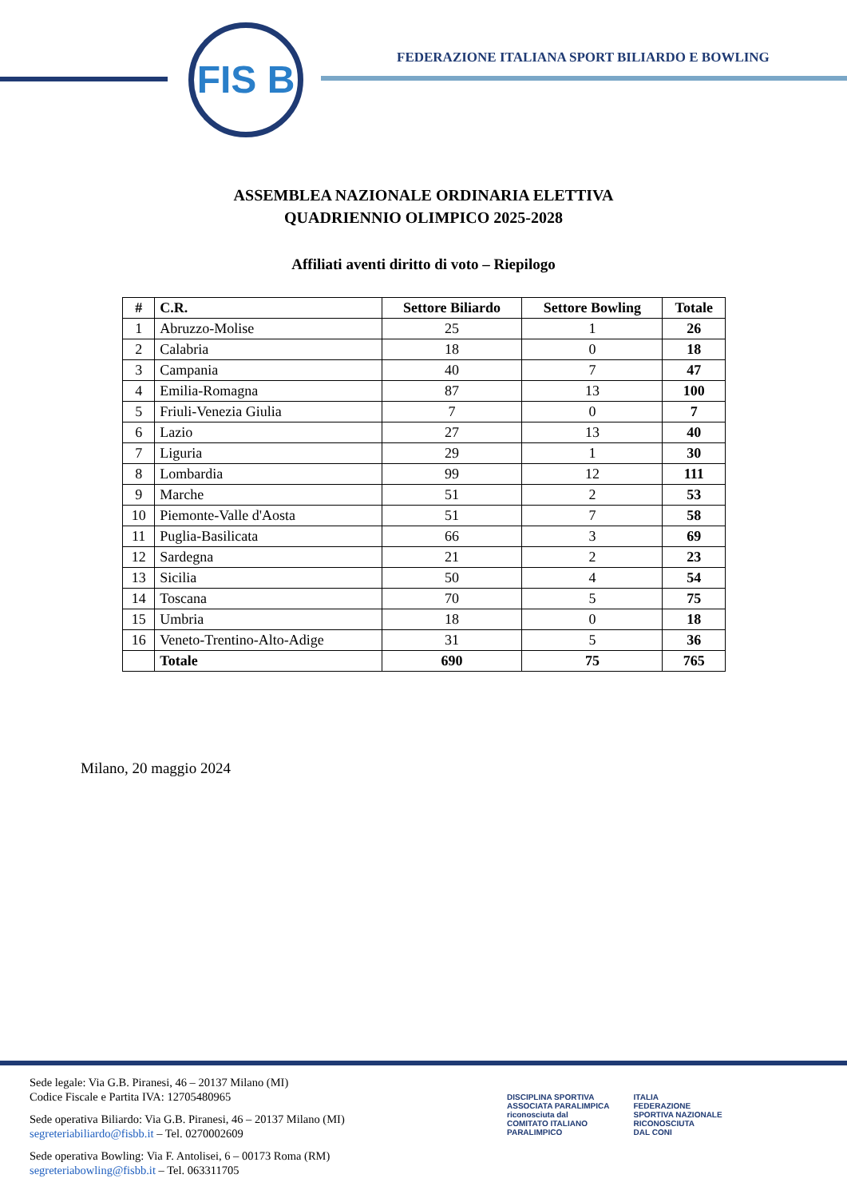FIS B
FEDERAZIONE ITALIANA SPORT BILIARDO E BOWLING
ASSEMBLEA NAZIONALE ORDINARIA ELETTIVA
QUADRIENNIO OLIMPICO 2025-2028
Affiliati aventi diritto di voto – Riepilogo
| # | C.R. | Settore Biliardo | Settore Bowling | Totale |
| --- | --- | --- | --- | --- |
| 1 | Abruzzo-Molise | 25 | 1 | 26 |
| 2 | Calabria | 18 | 0 | 18 |
| 3 | Campania | 40 | 7 | 47 |
| 4 | Emilia-Romagna | 87 | 13 | 100 |
| 5 | Friuli-Venezia Giulia | 7 | 0 | 7 |
| 6 | Lazio | 27 | 13 | 40 |
| 7 | Liguria | 29 | 1 | 30 |
| 8 | Lombardia | 99 | 12 | 111 |
| 9 | Marche | 51 | 2 | 53 |
| 10 | Piemonte-Valle d'Aosta | 51 | 7 | 58 |
| 11 | Puglia-Basilicata | 66 | 3 | 69 |
| 12 | Sardegna | 21 | 2 | 23 |
| 13 | Sicilia | 50 | 4 | 54 |
| 14 | Toscana | 70 | 5 | 75 |
| 15 | Umbria | 18 | 0 | 18 |
| 16 | Veneto-Trentino-Alto-Adige | 31 | 5 | 36 |
| | Totale | 690 | 75 | 765 |
Milano, 20 maggio 2024
Sede legale: Via G.B. Piranesi, 46 – 20137 Milano (MI)
Codice Fiscale e Partita IVA: 12705480965
Sede operativa Biliardo: Via G.B. Piranesi, 46 – 20137 Milano (MI)
segreteriabiliardo@fisbb.it – Tel. 0270002609
Sede operativa Bowling: Via F. Antolisei, 6 – 00173 Roma (RM)
segreteriabowling@fisbb.it – Tel. 063311705
DISCIPLINA SPORTIVA
ASSOCIATA PARALIMPICA
riconosciuta dal
COMITATO ITALIANO
PARALIMPICO
ITALIA
FEDERAZIONE
SPORTIVA NAZIONALE
RICONOSCIUTA
DAL CONI